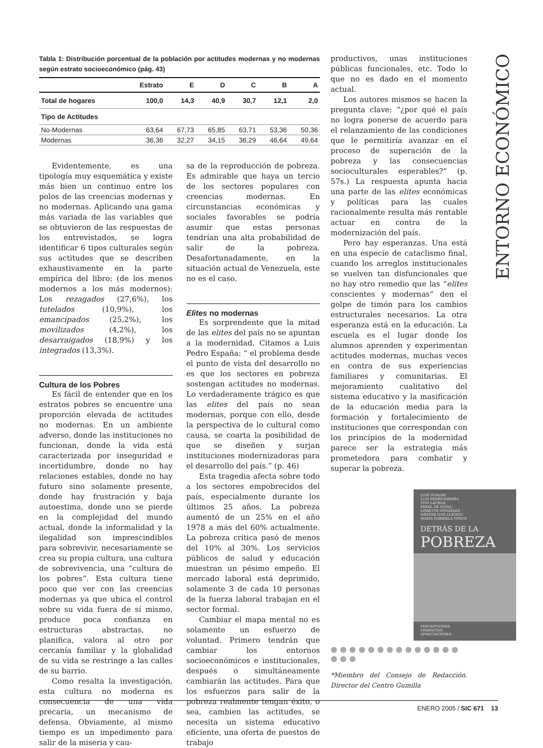ENTORNO ECONÓMICO
Tabla 1: Distribución porcentual de la población por actitudes modernas y no modernas según estrato socioeconómico (pág. 43)
| | Estrato | E | D | C | B | A |
| --- | --- | --- | --- | --- | --- | --- |
| Total de hogares | 100,0 | 14,3 | 40,9 | 30,7 | 12,1 | 2,0 |
| Tipo de Actitudes | | | | | | |
| No-Modernas | 63,64 | 67,73 | 65,85 | 63,71 | 53,36 | 50,36 |
| Modernas | 36,36 | 32,27 | 34,15 | 36,29 | 46,64 | 49,64 |
Evidentemente, es una tipología muy esquemática y existe más bien un continuo entre los polos de las creencias modernas y no modernas. Aplicando una gama más variada de las variables que se obtuvieron de las respuestas de los entrevistados, se logra identificar 6 tipos culturales según sus actitudes que se describen exhaustivamente en la parte empírica del libro: (de los menos modernos a los más modernos): Los rezagados (27,6%), los tutelados (10,9%), los emancipados (25,2%), los movilizados (4,2%), los desarraigados (18,9%) y los integrados (13,3%).
Cultura de los Pobres
Es fácil de entender que en los estratos pobres se encuentre una proporción elevada de actitudes no modernas. En un ambiente adverso, donde las instituciones no funcionan, donde la vida está caracterizada por inseguridad e incertidumbre, donde no hay relaciones estables, donde no hay futuro sino solamente presente, donde hay frustración y baja autoestima, donde uno se pierde en la complejidad del mundo actual, donde la informalidad y la ilegalidad son imprescindibles para sobrevivir, necesariamente se crea su propia cultura, una cultura de sobrevivencia, una “cultura de los pobres”. Esta cultura tiene poco que ver con las creencias modernas ya que ubica el control sobre su vida fuera de sí mismo, produce poca confianza en estructuras abstractas, no planifica, valora al otro por cercanía familiar y la globalidad de su vida se restringe a las calles de su barrio.
Como resalta la investigación, esta cultura no moderna es consecuencia de una vida precaria, un mecanismo de defensa. Obviamente, al mismo tiempo es un impedimento para salir de la miseria y cau-
sa de la reproducción de pobreza. Es admirable que haya un tercio de los sectores populares con creencias modernas. En circunstancias económicas y sociales favorables se podría asumir que estas personas tendrían una alta probabilidad de salir de la pobreza. Desafortunadamente, en la situación actual de Venezuela, este no es el caso.
Elites no modernas
Es sorprendente que la mitad de las elites del país no se apuntan a la modernidad. Citamos a Luis Pedro España: “ el problema desde el punto de vista del desarrollo no es que los sectores en pobreza sostengan actitudes no modernas. Lo verdaderamente trágico es que las elites del país no sean modernas, porque con ello, desde la perspectiva de lo cultural como causa, se coarta la posibilidad de que se diseñen y surjan instituciones modernizadoras para el desarrollo del país.” (p. 46)
Esta tragedia afecta sobre todo a los sectores empobrecidos del país, especialmente durante los últimos 25 años. La pobreza aumentó de un 25% en el año 1978 a más del 60% actualmente. La pobreza crítica pasó de menos del 10% al 30%. Los servicios públicos de salud y educación muestran un pésimo empeño. El mercado laboral está deprimido, solamente 3 de cada 10 personas de la fuerza laboral trabajan en el sector formal.
Cambiar el mapa mental no es solamente un esfuerzo de voluntad. Primero tendrán que cambiar los entornos socioeconómicos e institucionales, después o simultáneamente cambiarán las actitudes. Para que los esfuerzos para salir de la pobreza realmente tengan éxito, o sea, cambien las actitudes, se necesita un sistema educativo eficiente, una oferta de puestos de trabajo
productivos, unas instituciones públicas funcionales, etc. Todo lo que no es dado en el momento actual.
Los autores mismos se hacen la pregunta clave: “¿por qué el país no logra ponerse de acuerdo para el relanzamiento de las condiciones que le permitiría avanzar en el proceso de superación de la pobreza y las consecuencias socioculturales esperables?” (p. 57s.) La respuesta apunta hacia una parte de las elites económicas y políticas para las cuales racionalmente resulta más rentable actuar en contra de la modernización del país.
Pero hay esperanzas. Una está en una especie de cataclismo final, cuando los arreglos institucionales se vuelven tan disfuncionales que no hay otro remedio que las “elites conscientes y modernas” den el golpe de timón para los cambios estructurales necesarios. La otra esperanza está en la educación. La escuela es el lugar donde los alumnos aprenden y experimentan actitudes modernas, muchas veces en contra de sus experiencias familiares y comunitarias. El mejoramiento cualitativo del sistema educativo y la masificación de la educación media para la formación y fortalecimiento de instituciones que correspondan con los principios de la modernidad parece ser la estrategia más prometedora para combatir y superar la pobreza.
LUIS UGALDE
LUIS PEDRO ESPAÑA
TITO LACRUZ
MIKEL DE VIANA
LISBETTE GONZÁLEZ
NÉSTOR LUIS LUENGO
MARÍA GABRIELA PONCE
DETRÁS DE LA
POBREZA
PERCEPCIONES.
CREENCIAS.
APRECIACIONES.
● ● ● ● ● ● ● ● ● ● ● ● ● ● ● ● ●
*Miembro del Consejo de Redacción. Director del Centro Gumilla
ENERO 2005 / SIC 671 13